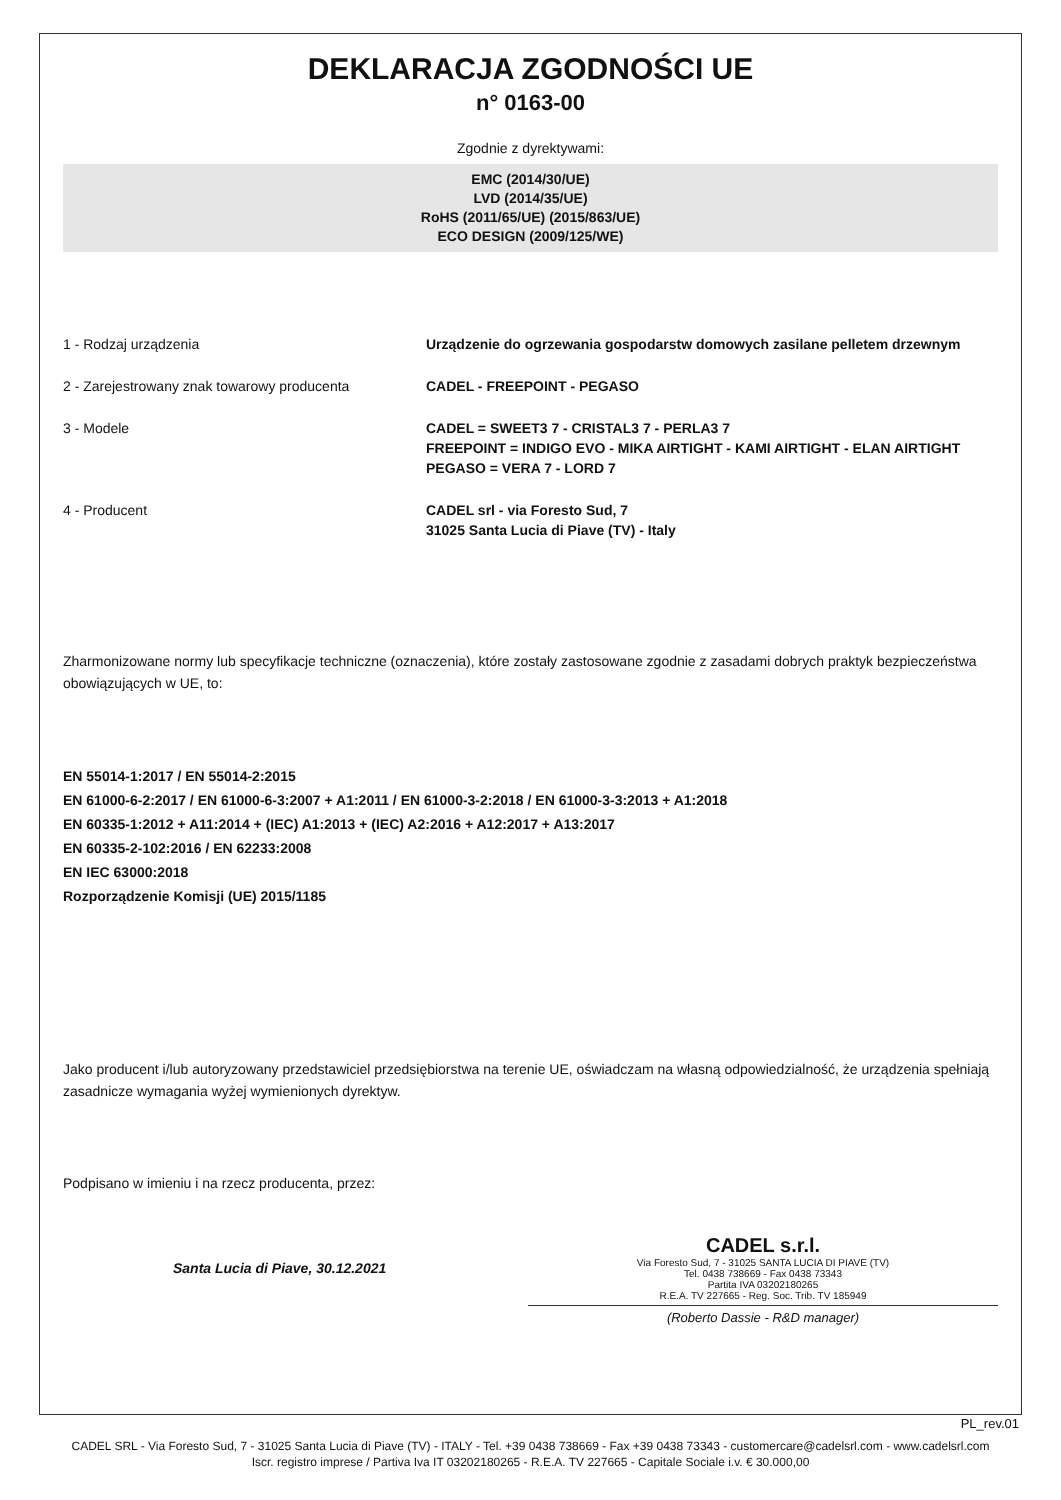DEKLARACJA ZGODNOŚCI UE
n° 0163-00
Zgodnie z dyrektywami:
EMC (2014/30/UE)
LVD (2014/35/UE)
RoHS (2011/65/UE) (2015/863/UE)
ECO DESIGN (2009/125/WE)
1 - Rodzaj urządzenia Urządzenie do ogrzewania gospodarstw domowych zasilane pelletem drzewnym
2 - Zarejestrowany znak towarowy producenta CADEL - FREEPOINT - PEGASO
3 - Modele CADEL = SWEET3 7 - CRISTAL3 7 - PERLA3 7
FREEPOINT = INDIGO EVO - MIKA AIRTIGHT - KAMI AIRTIGHT - ELAN AIRTIGHT
PEGASO = VERA 7 - LORD 7
4 - Producent CADEL srl - via Foresto Sud, 7
31025 Santa Lucia di Piave (TV) - Italy
Zharmonizowane normy lub specyfikacje techniczne (oznaczenia), które zostały zastosowane zgodnie z zasadami dobrych praktyk bezpieczeństwa obowiązujących w UE, to:
EN 55014-1:2017 / EN 55014-2:2015
EN 61000-6-2:2017 / EN 61000-6-3:2007 + A1:2011 / EN 61000-3-2:2018 / EN 61000-3-3:2013 + A1:2018
EN 60335-1:2012 + A11:2014 + (IEC) A1:2013 + (IEC) A2:2016 + A12:2017 + A13:2017
EN 60335-2-102:2016 / EN 62233:2008
EN IEC 63000:2018
Rozporządzenie Komisji (UE) 2015/1185
Jako producent i/lub autoryzowany przedstawiciel przedsiębiorstwa na terenie UE, oświadczam na własną odpowiedzialność, że urządzenia spełniają zasadnicze wymagania wyżej wymienionych dyrektyw.
Podpisano w imieniu i na rzecz producenta, przez:
Santa Lucia di Piave, 30.12.2021
CADEL s.r.l.
Via Foresto Sud, 7 - 31025 SANTA LUCIA DI PIAVE (TV)
Tel. 0438 738669 - Fax 0438 73343
Partita IVA 03202180265
R.E.A. TV 227665 - Reg. Soc. Trib. TV 185949
(Roberto Dassie - R&D manager)
PL_rev.01
CADEL SRL - Via Foresto Sud, 7 - 31025 Santa Lucia di Piave (TV) - ITALY - Tel. +39 0438 738669 - Fax +39 0438 73343 - customercare@cadelsrl.com - www.cadelsrl.com
Iscr. registro imprese / Partiva Iva IT 03202180265 - R.E.A. TV 227665 - Capitale Sociale i.v. € 30.000,00